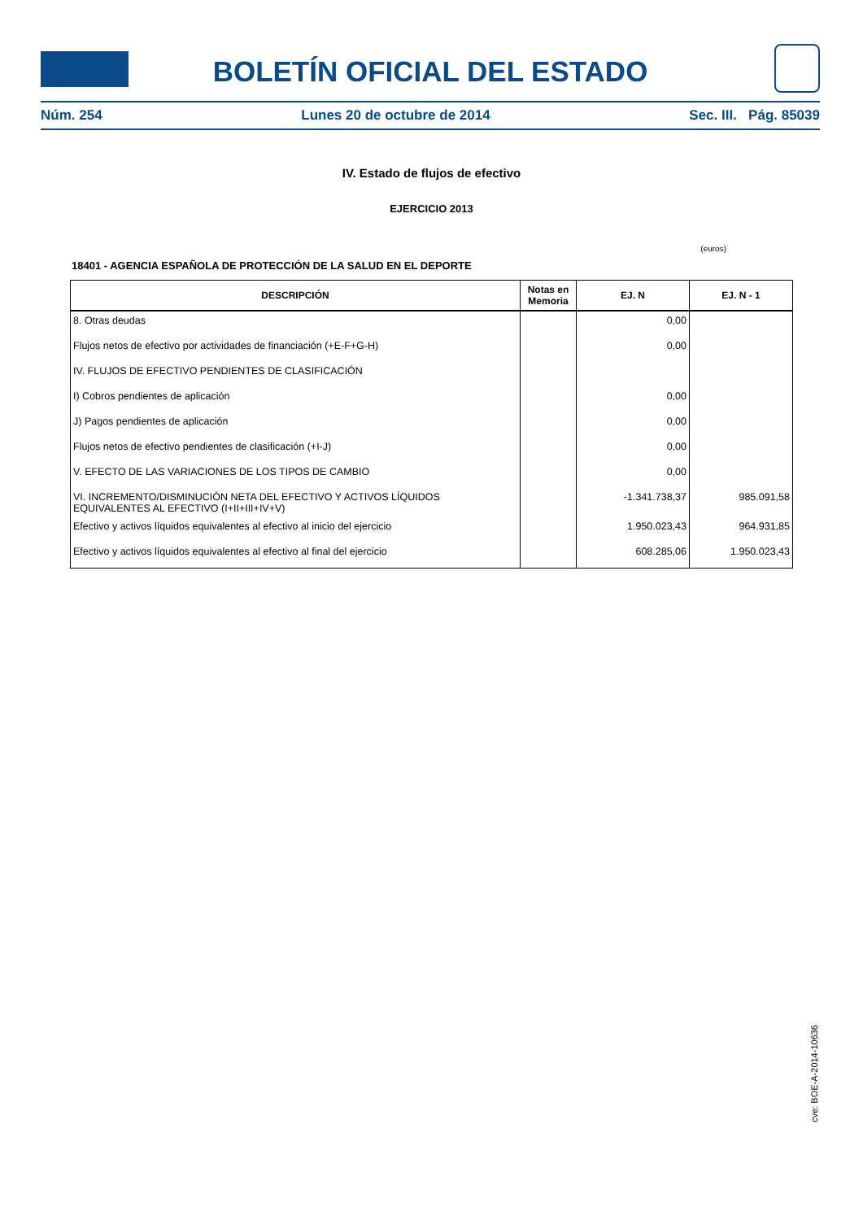BOLETÍN OFICIAL DEL ESTADO
Núm. 254 Lunes 20 de octubre de 2014 Sec. III. Pág. 85039
IV. Estado de flujos de efectivo
EJERCICIO 2013
(euros)
18401 - AGENCIA ESPAÑOLA DE PROTECCIÓN DE LA SALUD EN EL DEPORTE
| DESCRIPCIÓN | Notas en Memoria | EJ. N | EJ. N - 1 |
| --- | --- | --- | --- |
| 8. Otras deudas | | 0,00 | |
| Flujos netos de efectivo por actividades de financiación (+E-F+G-H) | | 0,00 | |
| IV. FLUJOS DE EFECTIVO PENDIENTES DE CLASIFICACIÓN | | | |
| I) Cobros pendientes de aplicación | | 0,00 | |
| J) Pagos pendientes de aplicación | | 0,00 | |
| Flujos netos de efectivo pendientes de clasificación (+I-J) | | 0,00 | |
| V. EFECTO DE LAS VARIACIONES DE LOS TIPOS DE CAMBIO | | 0,00 | |
| VI. INCREMENTO/DISMINUCIÓN NETA DEL EFECTIVO Y ACTIVOS LÍQUIDOS EQUIVALENTES AL EFECTIVO (I+II+III+IV+V) | | -1.341.738,37 | 985.091,58 |
| Efectivo y activos líquidos equivalentes al efectivo al inicio del ejercicio | | 1.950.023,43 | 964.931,85 |
| Efectivo y activos líquidos equivalentes al efectivo al final del ejercicio | | 608.285,06 | 1.950.023,43 |
cve: BOE-A-2014-10636